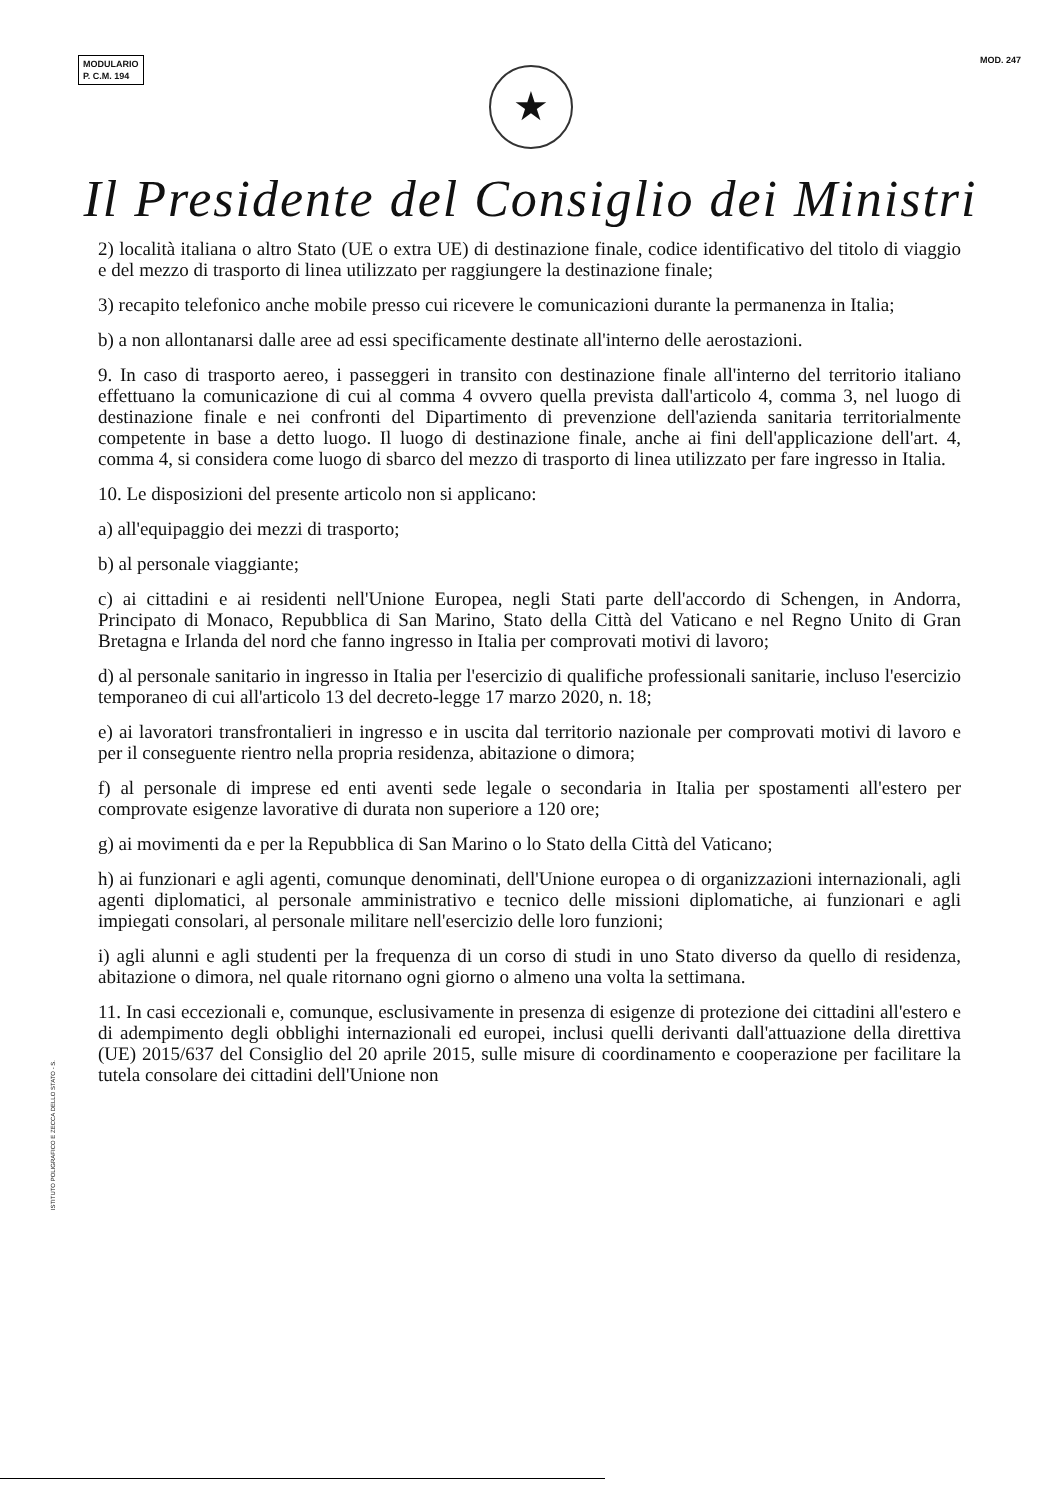MODULARIO
P. C.M. 194
MOD. 247
★
Il Presidente del Consiglio dei Ministri
2) località italiana o altro Stato (UE o extra UE) di destinazione finale, codice identificativo del titolo di viaggio e del mezzo di trasporto di linea utilizzato per raggiungere la destinazione finale;
3) recapito telefonico anche mobile presso cui ricevere le comunicazioni durante la permanenza in Italia;
b) a non allontanarsi dalle aree ad essi specificamente destinate all'interno delle aerostazioni.
9. In caso di trasporto aereo, i passeggeri in transito con destinazione finale all'interno del territorio italiano effettuano la comunicazione di cui al comma 4 ovvero quella prevista dall'articolo 4, comma 3, nel luogo di destinazione finale e nei confronti del Dipartimento di prevenzione dell'azienda sanitaria territorialmente competente in base a detto luogo. Il luogo di destinazione finale, anche ai fini dell'applicazione dell'art. 4, comma 4, si considera come luogo di sbarco del mezzo di trasporto di linea utilizzato per fare ingresso in Italia.
10. Le disposizioni del presente articolo non si applicano:
a) all'equipaggio dei mezzi di trasporto;
b) al personale viaggiante;
c) ai cittadini e ai residenti nell'Unione Europea, negli Stati parte dell'accordo di Schengen, in Andorra, Principato di Monaco, Repubblica di San Marino, Stato della Città del Vaticano e nel Regno Unito di Gran Bretagna e Irlanda del nord che fanno ingresso in Italia per comprovati motivi di lavoro;
d) al personale sanitario in ingresso in Italia per l'esercizio di qualifiche professionali sanitarie, incluso l'esercizio temporaneo di cui all'articolo 13 del decreto-legge 17 marzo 2020, n. 18;
e) ai lavoratori transfrontalieri in ingresso e in uscita dal territorio nazionale per comprovati motivi di lavoro e per il conseguente rientro nella propria residenza, abitazione o dimora;
f) al personale di imprese ed enti aventi sede legale o secondaria in Italia per spostamenti all'estero per comprovate esigenze lavorative di durata non superiore a 120 ore;
g) ai movimenti da e per la Repubblica di San Marino o lo Stato della Città del Vaticano;
h) ai funzionari e agli agenti, comunque denominati, dell'Unione europea o di organizzazioni internazionali, agli agenti diplomatici, al personale amministrativo e tecnico delle missioni diplomatiche, ai funzionari e agli impiegati consolari, al personale militare nell'esercizio delle loro funzioni;
i) agli alunni e agli studenti per la frequenza di un corso di studi in uno Stato diverso da quello di residenza, abitazione o dimora, nel quale ritornano ogni giorno o almeno una volta la settimana.
11. In casi eccezionali e, comunque, esclusivamente in presenza di esigenze di protezione dei cittadini all'estero e di adempimento degli obblighi internazionali ed europei, inclusi quelli derivanti dall'attuazione della direttiva (UE) 2015/637 del Consiglio del 20 aprile 2015, sulle misure di coordinamento e cooperazione per facilitare la tutela consolare dei cittadini dell'Unione non
ISTITUTO POLIGRAFICO E ZECCA DELLO STATO - S.